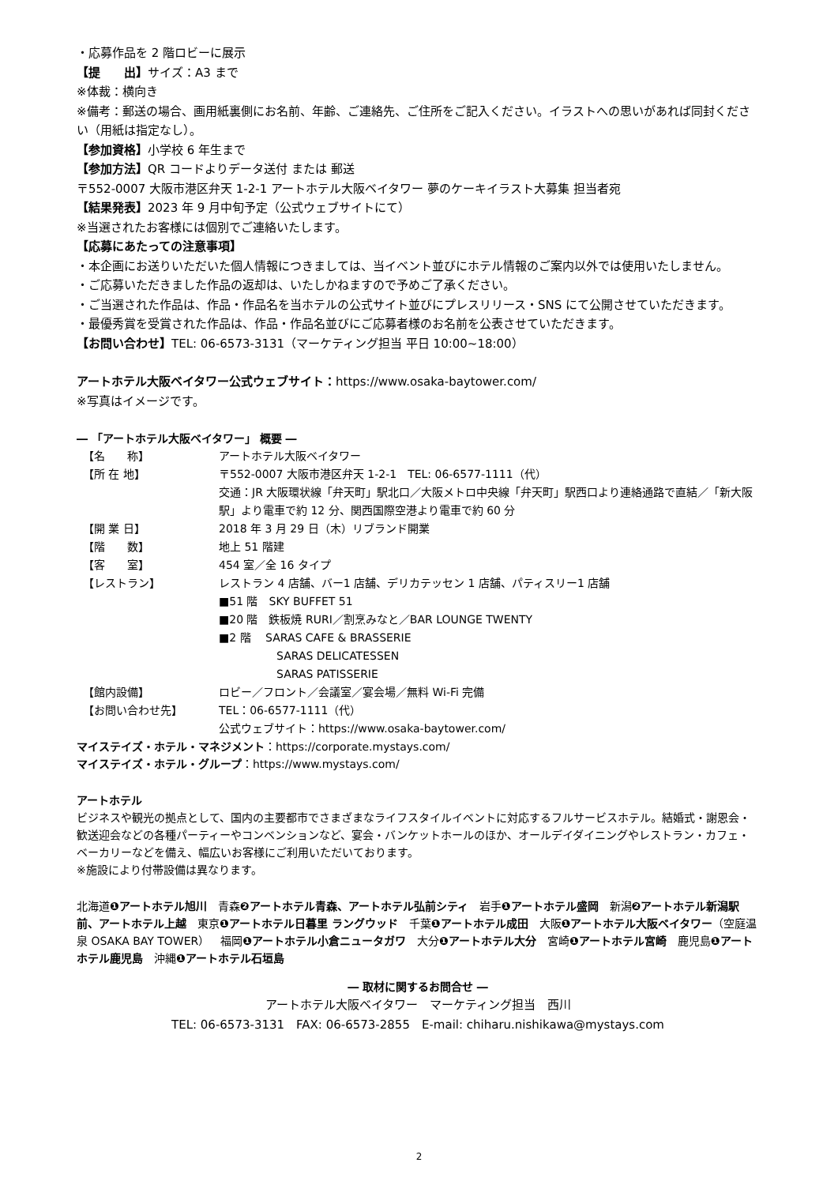・応募作品を 2 階ロビーに展示
【提　　出】サイズ：A3 まで
※体裁：横向き
※備考：郵送の場合、画用紙裏側にお名前、年齢、ご連絡先、ご住所をご記入ください。イラストへの思いがあれば同封ください（用紙は指定なし）。
【参加資格】小学校 6 年生まで
【参加方法】QR コードよりデータ送付 または 郵送
〒552-0007 大阪市港区弁天 1-2-1 アートホテル大阪ベイタワー 夢のケーキイラスト大募集 担当者宛
【結果発表】2023 年 9 月中旬予定（公式ウェブサイトにて）
※当選されたお客様には個別でご連絡いたします。
【応募にあたっての注意事項】
・本企画にお送りいただいた個人情報につきましては、当イベント並びにホテル情報のご案内以外では使用いたしません。
・ご応募いただきました作品の返却は、いたしかねますので予めご了承ください。
・ご当選された作品は、作品・作品名を当ホテルの公式サイト並びにプレスリリース・SNS にて公開させていただきます。
・最優秀賞を受賞された作品は、作品・作品名並びにご応募者様のお名前を公表させていただきます。
【お問い合わせ】TEL: 06-6573-3131（マーケティング担当 平日 10:00~18:00）
アートホテル大阪ベイタワー公式ウェブサイト：https://www.osaka-baytower.com/
※写真はイメージです。
― 「アートホテル大阪ベイタワー」 概要 ―
| 【名 称】 | アートホテル大阪ベイタワー |
| 【所 在 地】 | 〒552-0007 大阪市港区弁天 1-2-1 TEL: 06-6577-1111（代） 交通：JR 大阪環状線「弁天町」駅北口／大阪メトロ中央線「弁天町」駅西口より連絡通路で直結／「新大阪駅」より電車で約 12 分、関西国際空港より電車で約 60 分 |
| 【開 業 日】 | 2018 年 3 月 29 日（木）リブランド開業 |
| 【階 数】 | 地上 51 階建 |
| 【客 室】 | 454 室／全 16 タイプ |
| 【レストラン】 | レストラン 4 店舗、バー1 店舗、デリカテッセン 1 店舗、パティスリー1 店舗 ■51 階 SKY BUFFET 51 ■20 階 鉄板焼 RURI／割烹みなと／BAR LOUNGE TWENTY ■2 階 SARAS CAFE & BRASSERIE SARAS DELICATESSEN SARAS PATISSERIE |
| 【館内設備】 | ロビー／フロント／会議室／宴会場／無料 Wi-Fi 完備 |
| 【お問い合わせ先】 | TEL：06-6577-1111（代） 公式ウェブサイト：https://www.osaka-baytower.com/ |
マイステイズ・ホテル・マネジメント：https://corporate.mystays.com/
マイステイズ・ホテル・グループ：https://www.mystays.com/
アートホテル
ビジネスや観光の拠点として、国内の主要都市でさまざまなライフスタイルイベントに対応するフルサービスホテル。結婚式・謝恩会・歓送迎会などの各種パーティーやコンベンションなど、宴会・バンケットホールのほか、オールデイダイニングやレストラン・カフェ・ベーカリーなどを備え、幅広いお客様にご利用いただいております。
※施設により付帯設備は異なります。
北海道❶アートホテル旭川　青森❷アートホテル青森、アートホテル弘前シティ　岩手❶アートホテル盛岡　新潟❷アートホテル新潟駅前、アートホテル上越　東京❶アートホテル日暮里 ラングウッド　千葉❶アートホテル成田　大阪❶アートホテル大阪ベイタワー（空庭温泉 OSAKA BAY TOWER）　福岡❶アートホテル小倉ニュータガワ　大分❶アートホテル大分　宮崎❶アートホテル宮崎　鹿児島❶アートホテル鹿児島　沖縄❶アートホテル石垣島
― 取材に関するお問合せ ―
アートホテル大阪ベイタワー　マーケティング担当　西川
TEL: 06-6573-3131　FAX: 06-6573-2855　E-mail: chiharu.nishikawa@mystays.com
2